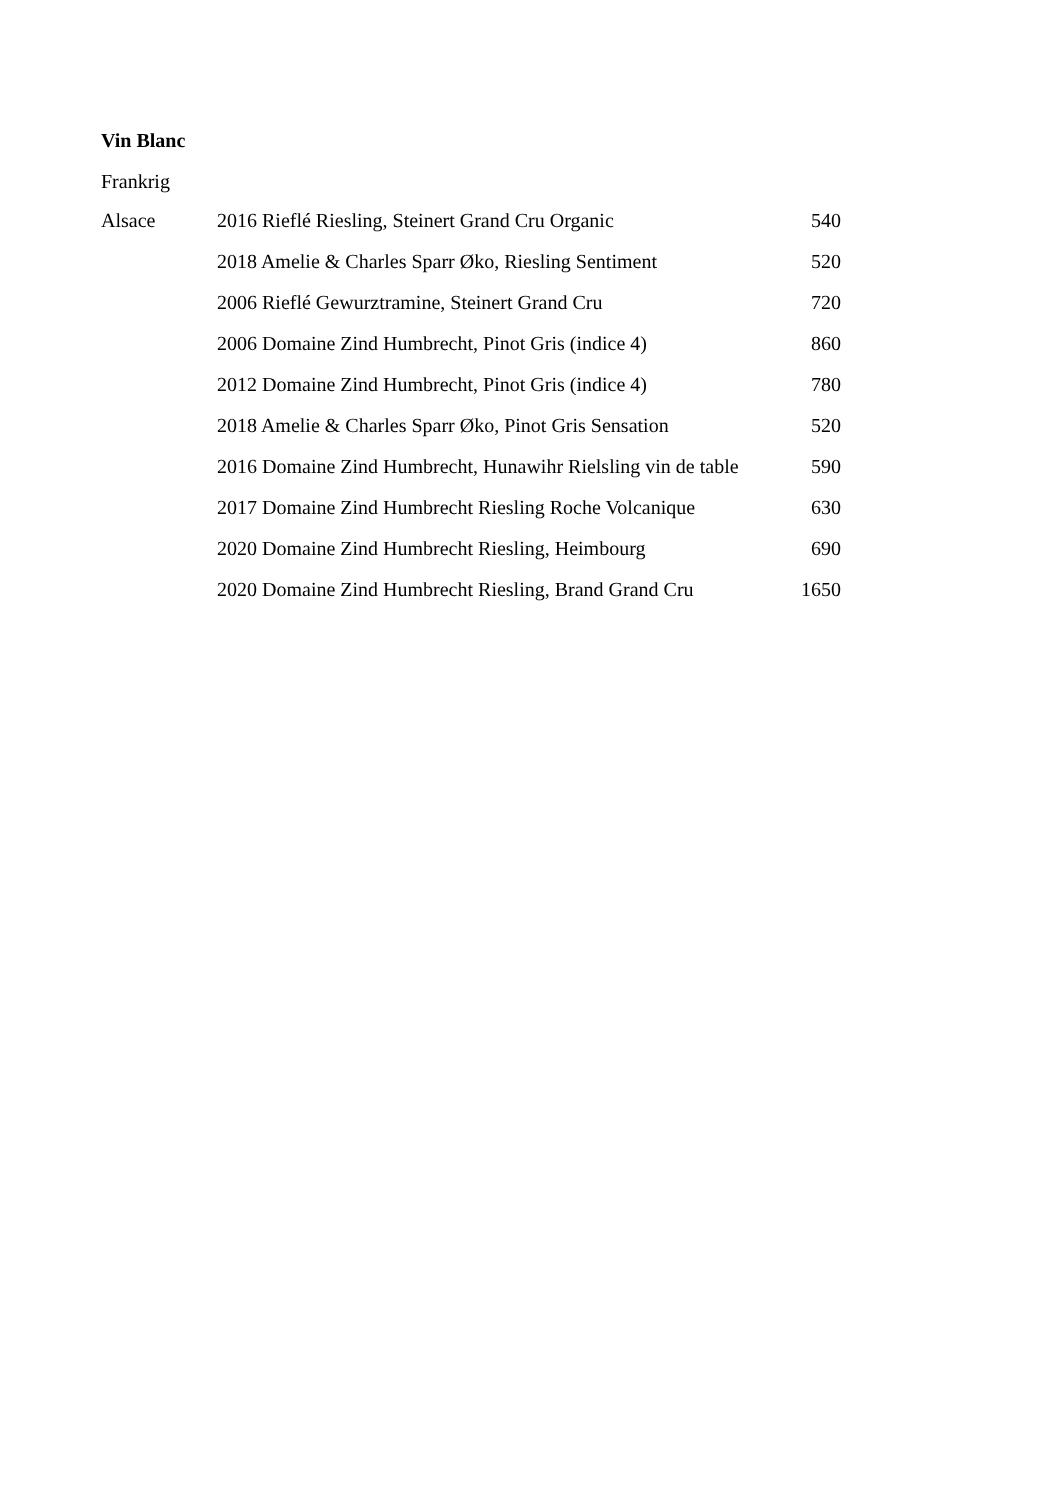Vin Blanc
Frankrig
| Alsace | 2016 Rieflé Riesling, Steinert Grand Cru Organic | 540 |
| | 2018 Amelie & Charles Sparr Øko, Riesling Sentiment | 520 |
| | 2006 Rieflé Gewurztramine, Steinert Grand Cru | 720 |
| | 2006 Domaine Zind Humbrecht, Pinot Gris (indice 4) | 860 |
| | 2012 Domaine Zind Humbrecht, Pinot Gris (indice 4) | 780 |
| | 2018 Amelie & Charles Sparr Øko, Pinot Gris Sensation | 520 |
| | 2016 Domaine Zind Humbrecht, Hunawihr Rielsling vin de table | 590 |
| | 2017 Domaine Zind Humbrecht Riesling Roche Volcanique | 630 |
| | 2020 Domaine Zind Humbrecht Riesling, Heimbourg | 690 |
| | 2020 Domaine Zind Humbrecht Riesling, Brand Grand Cru | 1650 |